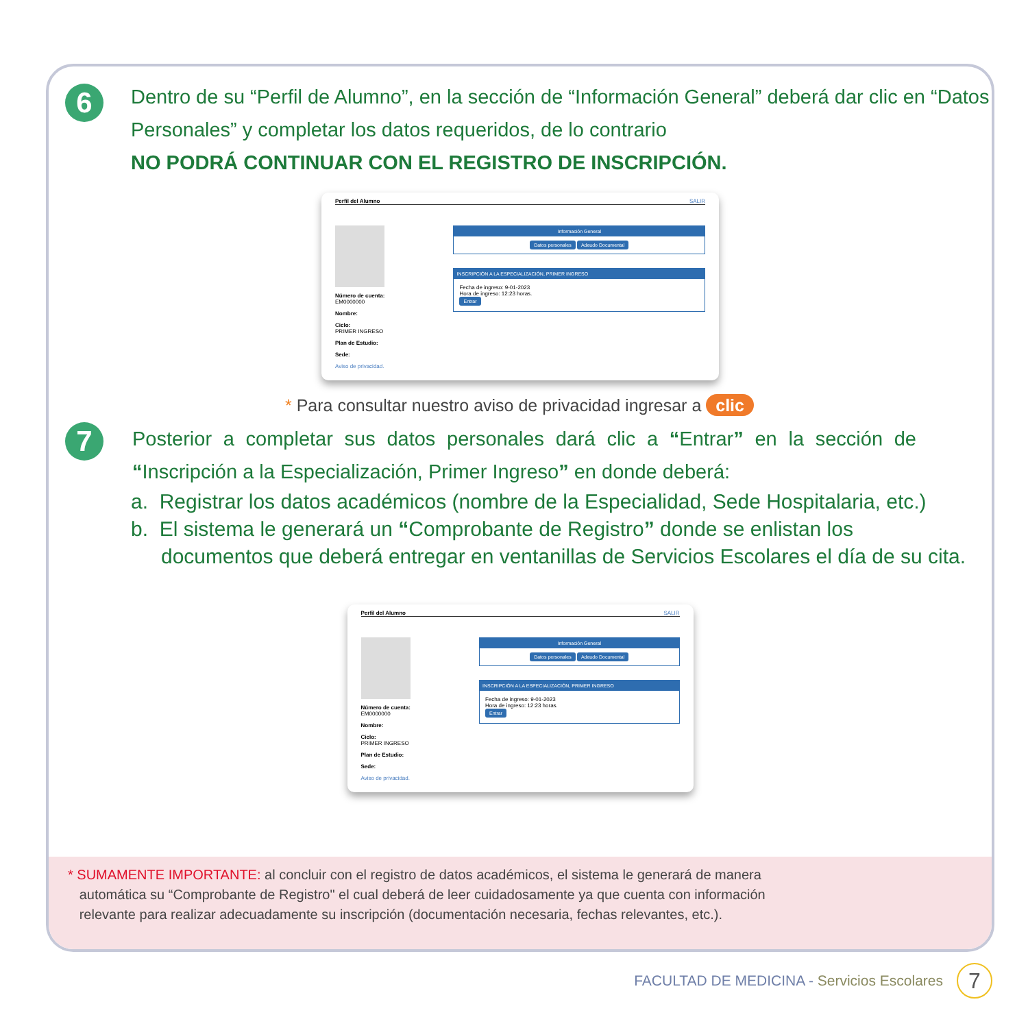6
Dentro de su “Perfil de Alumno”, en la sección de “Información General” deberá dar clic en “Datos Personales” y completar los datos requeridos, de lo contrario
NO PODRÁ CONTINUAR CON EL REGISTRO DE INSCRIPCIÓN.
Perfil del Alumno SALIR
Número de cuenta:
EM0000000
Nombre:
Ciclo:
PRIMER INGRESO
Plan de Estudio:
Sede:
Aviso de privacidad.
Información General
Datos personales Adeudo Documental
INSCRIPCIÓN A LA ESPECIALIZACIÓN, PRIMER INGRESO
Fecha de ingreso: 9-01-2023
Hora de ingreso: 12:23 horas.
Entrar
* Para consultar nuestro aviso de privacidad ingresar a clic
7
Posterior a completar sus datos personales dará clic a “Entrar” en la sección de “Inscripción a la Especialización, Primer Ingreso” en donde deberá:
a. Registrar los datos académicos (nombre de la Especialidad, Sede Hospitalaria, etc.)
b. El sistema le generará un “Comprobante de Registro” donde se enlistan los
documentos que deberá entregar en ventanillas de Servicios Escolares el día de su cita.
Perfil del Alumno SALIR
Número de cuenta:
EM0000000
Nombre:
Ciclo:
PRIMER INGRESO
Plan de Estudio:
Sede:
Aviso de privacidad.
Información General
Datos personales Adeudo Documental
INSCRIPCIÓN A LA ESPECIALIZACIÓN, PRIMER INGRESO
Fecha de ingreso: 9-01-2023
Hora de ingreso: 12:23 horas.
Entrar
* SUMAMENTE IMPORTANTE: al concluir con el registro de datos académicos, el sistema le generará de manera
automática su “Comprobante de Registro" el cual deberá de leer cuidadosamente ya que cuenta con información
relevante para realizar adecuadamente su inscripción (documentación necesaria, fechas relevantes, etc.).
FACULTAD DE MEDICINA - Servicios Escolares 7